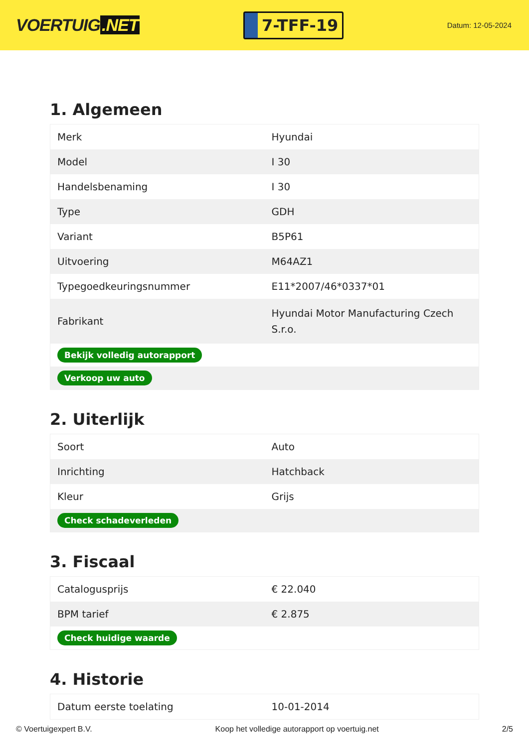VOERTUIG.NET
7-TFF-19
Datum: 12-05-2024
1. Algemeen
| Merk | Hyundai |
| Model | I 30 |
| Handelsbenaming | I 30 |
| Type | GDH |
| Variant | B5P61 |
| Uitvoering | M64AZ1 |
| Typegoedkeuringsnummer | E11*2007/46*0337*01 |
| Fabrikant | Hyundai Motor Manufacturing Czech S.r.o. |
| Bekijk volledig autorapport | |
| Verkoop uw auto | |
2. Uiterlijk
| Soort | Auto |
| Inrichting | Hatchback |
| Kleur | Grijs |
| Check schadeverleden | |
3. Fiscaal
| Catalogusprijs | € 22.040 |
| BPM tarief | € 2.875 |
| Check huidige waarde | |
4. Historie
| Datum eerste toelating | 10-01-2014 |
© Voertuigexpert B.V. Koop het volledige autorapport op voertuig.net 2/5